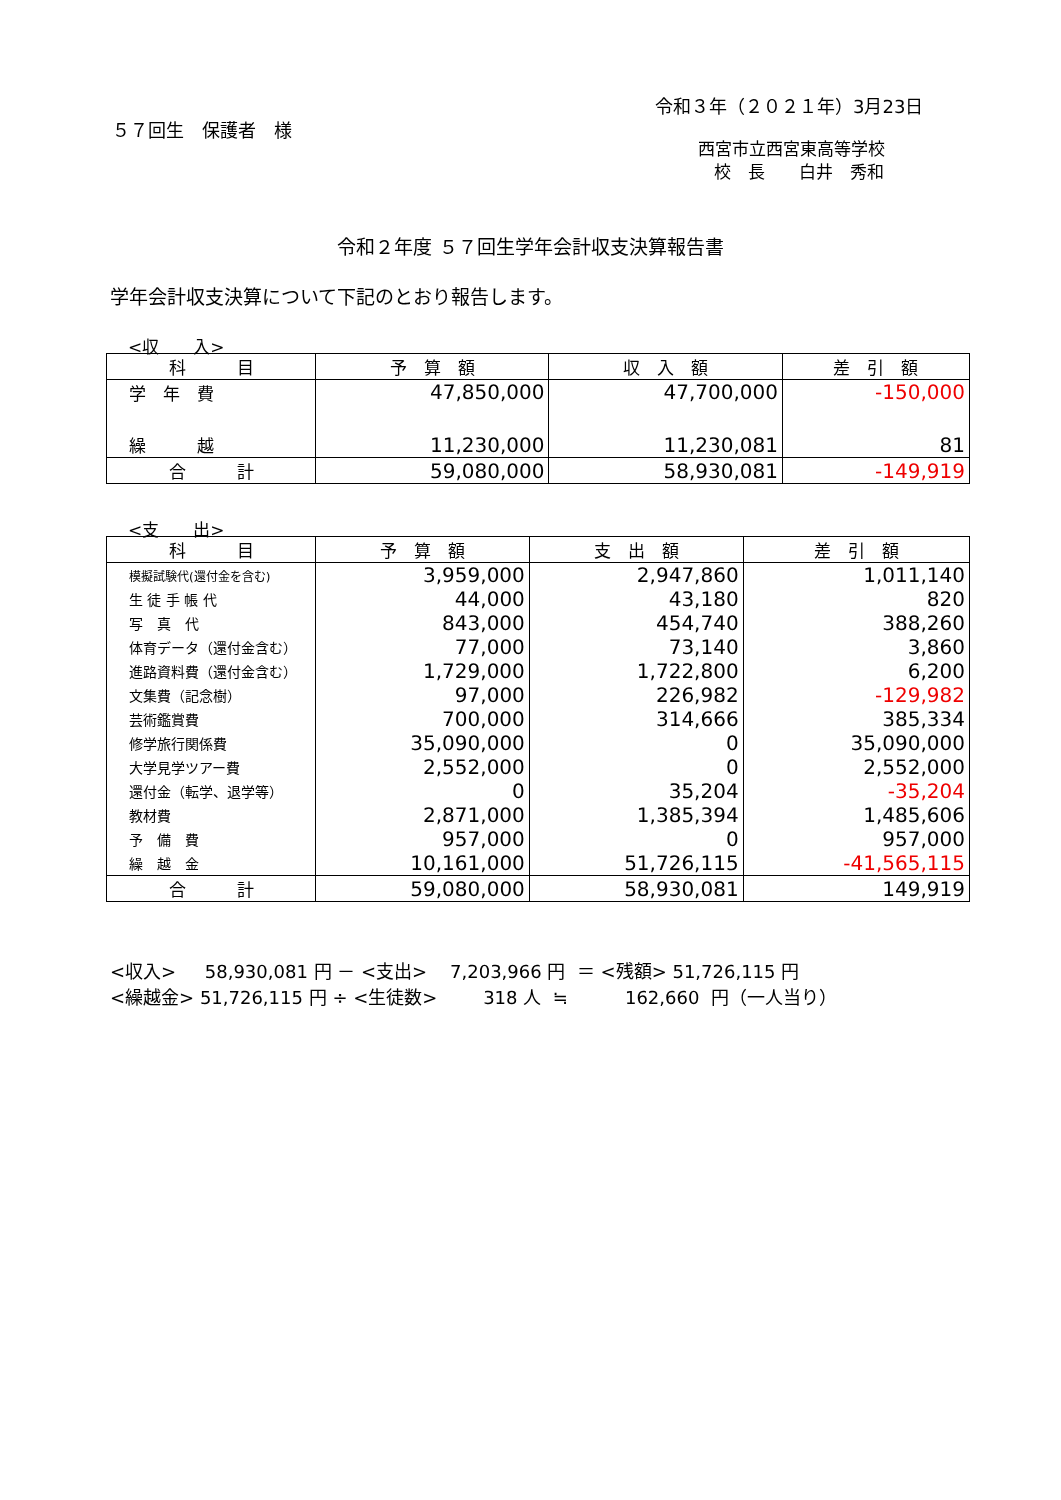令和３年（２０２１年）3月23日
５７回生　保護者　様
西宮市立西宮東高等学校
校　長　　白井　秀和
令和２年度 ５７回生学年会計収支決算報告書
学年会計収支決算について下記のとおり報告します。
<収　　入>
| 科 目 | 予 算 額 | 収 入 額 | 差 引 額 |
| --- | --- | --- | --- |
| 学 年 費 | 47,850,000 | 47,700,000 | -150,000 |
| 繰 越 | 11,230,000 | 11,230,081 | 81 |
| 合 計 | 59,080,000 | 58,930,081 | -149,919 |
<支　　出>
| 科 目 | 予 算 額 | 支 出 額 | 差 引 額 |
| --- | --- | --- | --- |
| 模擬試験代(還付金を含む) | 3,959,000 | 2,947,860 | 1,011,140 |
| 生 徒 手 帳 代 | 44,000 | 43,180 | 820 |
| 写 真 代 | 843,000 | 454,740 | 388,260 |
| 体育データ（還付金含む） | 77,000 | 73,140 | 3,860 |
| 進路資料費（還付金含む） | 1,729,000 | 1,722,800 | 6,200 |
| 文集費（記念樹） | 97,000 | 226,982 | -129,982 |
| 芸術鑑賞費 | 700,000 | 314,666 | 385,334 |
| 修学旅行関係費 | 35,090,000 | 0 | 35,090,000 |
| 大学見学ツアー費 | 2,552,000 | 0 | 2,552,000 |
| 還付金（転学、退学等） | 0 | 35,204 | -35,204 |
| 教材費 | 2,871,000 | 1,385,394 | 1,485,606 |
| 予 備 費 | 957,000 | 0 | 957,000 |
| 繰 越 金 | 10,161,000 | 51,726,115 | -41,565,115 |
| 合 計 | 59,080,000 | 58,930,081 | 149,919 |
<収入> 58,930,081 円 － <支出> 7,203,966 円 ＝ <残額> 51,726,115 円
<繰越金> 51,726,115 円 ÷ <生徒数> 318 人 ≒ 162,660 円（一人当り）